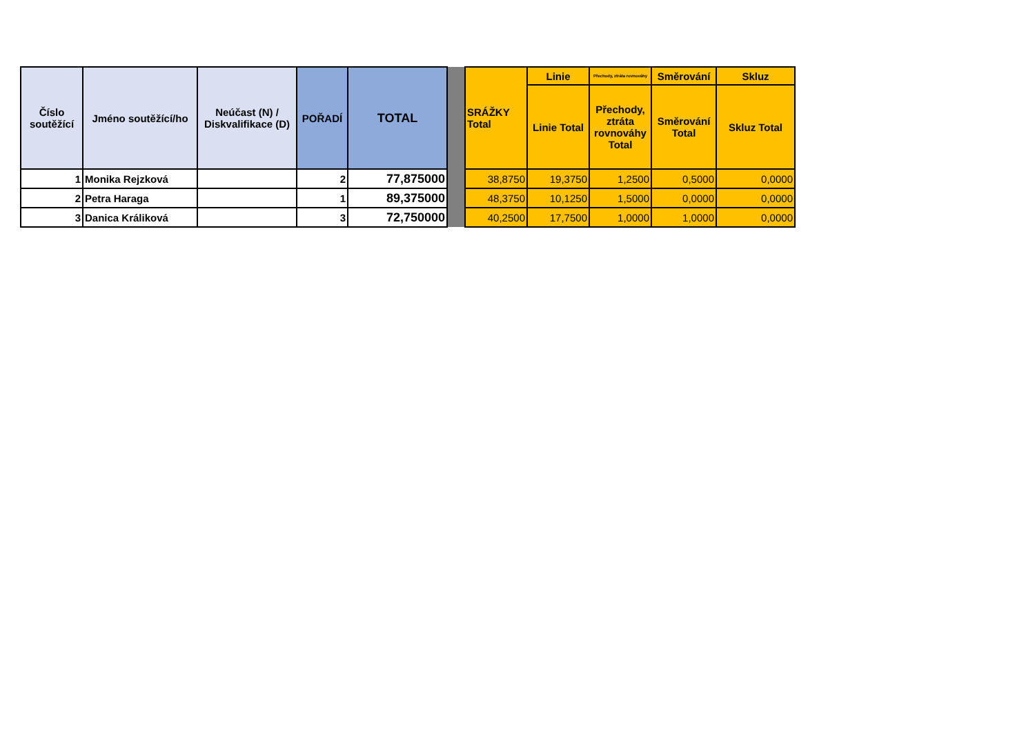| Číslo soutěžící | Jméno soutěžící/ho | Neúčast (N) / Diskvalifikace (D) | POŘADÍ | TOTAL | | SRÁŽKY Total | Linie | Přechody, ztráta rovnováhy | Směrování | Skluz |
| --- | --- | --- | --- | --- | --- | --- | --- | --- | --- | --- |
| | | | | | | | Linie Total | Přechody, ztráta rovnováhy Total | Směrování Total | Skluz Total |
| 1 | Monika Rejzková | | 2 | 77,875000 | | 38,8750 | 19,3750 | 1,2500 | 0,5000 | 0,0000 |
| 2 | Petra Haraga | | 1 | 89,375000 | | 48,3750 | 10,1250 | 1,5000 | 0,0000 | 0,0000 |
| 3 | Danica Králiková | | 3 | 72,750000 | | 40,2500 | 17,7500 | 1,0000 | 1,0000 | 0,0000 |